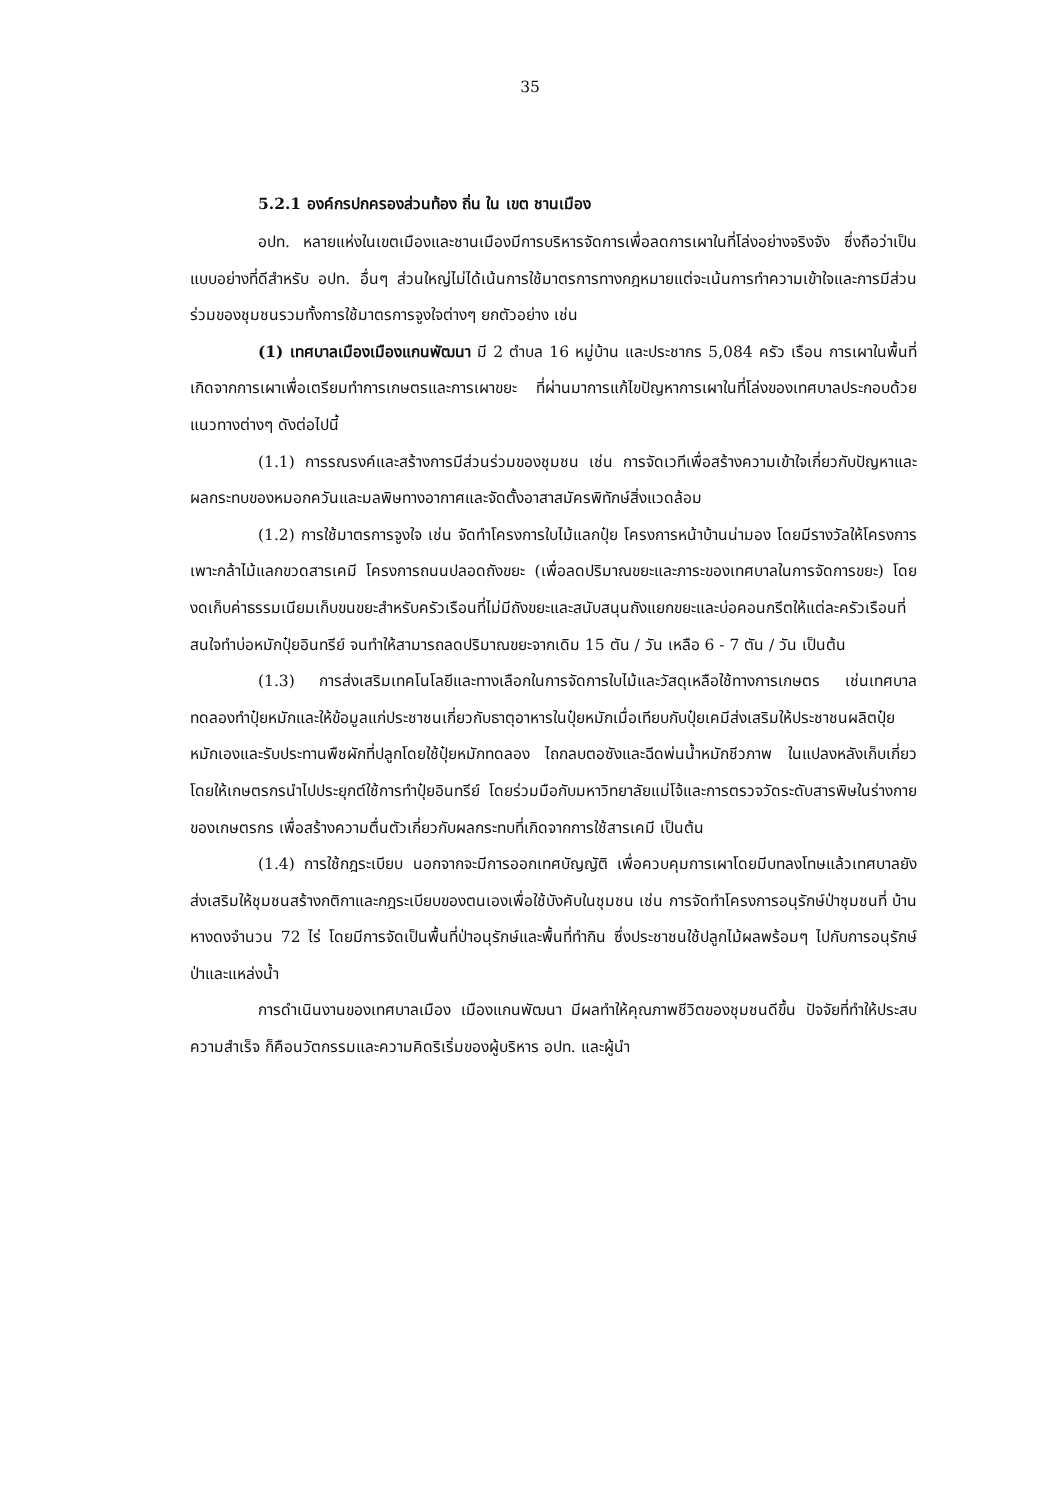35
5.2.1 องค์กรปกครองส่วนท้อง ถิ่น ใน เขต ชานเมือง
อปท. หลายแห่งในเขตเมืองและชานเมืองมีการบริหารจัดการเพื่อลดการเผาในที่โล่งอย่างจริงจัง ซึ่งถือว่าเป็นแบบอย่างที่ดีสำหรับ อปท. อื่นๆ ส่วนใหญ่ไม่ได้เน้นการใช้มาตรการทางกฎหมายแต่จะเน้นการทำความเข้าใจและการมีส่วนร่วมของชุมชนรวมทั้งการใช้มาตรการจูงใจต่างๆ ยกตัวอย่าง เช่น
(1) เทศบาลเมืองเมืองแกนพัฒนา มี 2 ตำบล 16 หมู่บ้าน และประชากร 5,084 ครัว เรือน การเผาในพื้นที่เกิดจากการเผาเพื่อเตรียมทำการเกษตรและการเผาขยะ ที่ผ่านมาการแก้ไขปัญหาการเผาในที่โล่งของเทศบาลประกอบด้วยแนวทางต่างๆ ดังต่อไปนี้
(1.1) การรณรงค์และสร้างการมีส่วนร่วมของชุมชน เช่น การจัดเวทีเพื่อสร้างความเข้าใจเกี่ยวกับปัญหาและผลกระทบของหมอกควันและมลพิษทางอากาศและจัดตั้งอาสาสมัครพิทักษ์สิ่งแวดล้อม
(1.2) การใช้มาตรการจูงใจ เช่น จัดทำโครงการใบไม้แลกปุ๋ย โครงการหน้าบ้านน่ามอง โดยมีรางวัลให้โครงการเพาะกล้าไม้แลกขวดสารเคมี โครงการถนนปลอดถังขยะ (เพื่อลดปริมาณขยะและภาระของเทศบาลในการจัดการขยะ) โดยงดเก็บค่าธรรมเนียมเก็บขนขยะสำหรับครัวเรือนที่ไม่มีถังขยะและสนับสนุนถังแยกขยะและบ่อคอนกรีตให้แต่ละครัวเรือนที่สนใจทำบ่อหมักปุ๋ยอินทรีย์ จนทำให้สามารถลดปริมาณขยะจากเดิม 15 ตัน / วัน เหลือ 6 - 7 ตัน / วัน เป็นต้น
(1.3) การส่งเสริมเทคโนโลยีและทางเลือกในการจัดการใบไม้และวัสดุเหลือใช้ทางการเกษตร เช่นเทศบาลทดลองทำปุ๋ยหมักและให้ข้อมูลแก่ประชาชนเกี่ยวกับธาตุอาหารในปุ๋ยหมักเมื่อเทียบกับปุ๋ยเคมีส่งเสริมให้ประชาชนผลิตปุ๋ยหมักเองและรับประทานพืชผักที่ปลูกโดยใช้ปุ๋ยหมักทดลอง ไถกลบตอซังและฉีดพ่นน้ำหมักชีวภาพ ในแปลงหลังเก็บเกี่ยวโดยให้เกษตรกรนำไปประยุกต์ใช้การทำปุ๋ยอินทรีย์ โดยร่วมมือกับมหาวิทยาลัยแม่โจ้และการตรวจวัดระดับสารพิษในร่างกายของเกษตรกร เพื่อสร้างความตื่นตัวเกี่ยวกับผลกระทบที่เกิดจากการใช้สารเคมี เป็นต้น
(1.4) การใช้กฎระเบียบ นอกจากจะมีการออกเทศบัญญัติ เพื่อควบคุมการเผาโดยมีบทลงโทษแล้วเทศบาลยังส่งเสริมให้ชุมชนสร้างกติกาและกฎระเบียบของตนเองเพื่อใช้บังคับในชุมชน เช่น การจัดทำโครงการอนุรักษ์ป่าชุมชนที่ บ้านหางดงจำนวน 72 ไร่ โดยมีการจัดเป็นพื้นที่ป่าอนุรักษ์และพื้นที่ทำกิน ซึ่งประชาชนใช้ปลูกไม้ผลพร้อมๆ ไปกับการอนุรักษ์ป่าและแหล่งน้ำ
การดำเนินงานของเทศบาลเมือง เมืองแกนพัฒนา มีผลทำให้คุณภาพชีวิตของชุมชนดีขึ้น ปัจจัยที่ทำให้ประสบความสำเร็จ ก็คือนวัตกรรมและความคิดริเริ่มของผู้บริหาร อปท. และผู้นำ